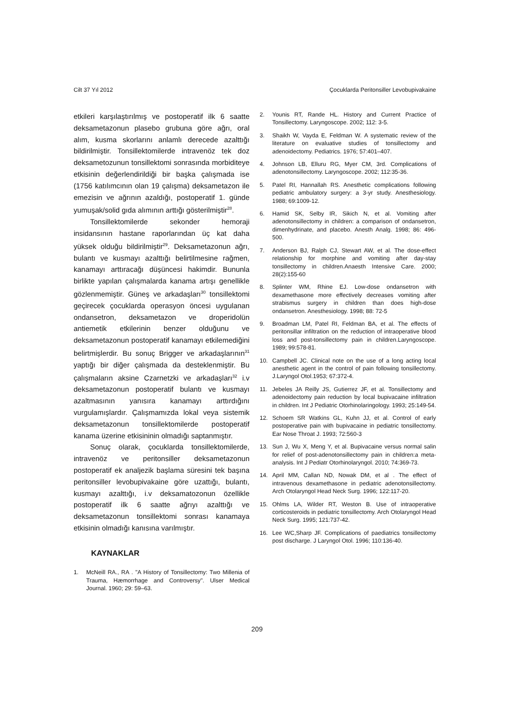Cilt 37 Yıl 2012 Çocuklarda Peritonsiller Levobupivakaine
etkileri karşılaştırılmış ve postoperatif ilk 6 saatte deksametazonun plasebo grubuna göre ağrı, oral alım, kusma skorlarını anlamlı derecede azalttığı bildirilmiştir. Tonsillektomilerde intravenöz tek doz deksametozunun tonsillektomi sonrasında morbiditeye etkisinin değerlendirildiği bir başka çalışmada ise (1756 katılımcının olan 19 çalışma) deksametazon ile emezisin ve ağrının azaldığı, postoperatif 1. günde yumuşak/solid gıda alımının arttığı gösterilmiştir<sup>28</sup>.
Tonsillektomilerde sekonder hemoraji insidansının hastane raporlarından üç kat daha yüksek olduğu bildirilmiştir<sup>29</sup>. Deksametazonun ağrı, bulantı ve kusmayı azalttığı belirtilmesine rağmen, kanamayı arttıracağı düşüncesi hakimdir. Bununla birlikte yapılan çalışmalarda kanama artışı genellikle gözlenmemiştir. Güneş ve arkadaşları<sup>30</sup> tonsillektomi geçirecek çocuklarda operasyon öncesi uygulanan ondansetron, deksametazon ve droperidolün antiemetik etkilerinin benzer olduğunu ve deksametazonun postoperatif kanamayı etkilemediğini belirtmişlerdir. Bu sonuç Brigger ve arkadaşlarının<sup>31</sup> yaptığı bir diğer çalışmada da desteklenmiştir. Bu çalışmaların aksine Czarnetzki ve arkadaşları<sup>32</sup> i.v deksametazonun postoperatif bulantı ve kusmayı azaltmasının yanısıra kanamayı arttırdığını vurgulamışlardır. Çalışmamızda lokal veya sistemik deksametazonun tonsillektomilerde postoperatif kanama üzerine etkisininin olmadığı saptanmıştır.
Sonuç olarak, çocuklarda tonsillektomilerde, intravenöz ve peritonsiller deksametazonun postoperatif ek analjezik başlama süresini tek başına peritonsiller levobupivakaine göre uzattığı, bulantı, kusmayı azalttığı, i.v deksamatozonun özellikle postoperatif ilk 6 saatte ağrıyı azalttığı ve deksametazonun tonsillektomi sonrası kanamaya etkisinin olmadığı kanısına varılmıştır.
KAYNAKLAR
1. McNeill RA., RA . "A History of Tonsillectomy: Two Millenia of Trauma, Hæmorrhage and Controversy". Ulser Medical Journal. 1960; 29: 59–63.
2. Younis RT, Rande HL. History and Current Practice of Tonsillectomy. Laryngoscope. 2002; 112: 3-5.
3. Shaikh W, Vayda E, Feldman W. A systematic review of the literature on evaluative studies of tonsillectomy and adenoidectomy. Pediatrics. 1976; 57:401–407.
4. Johnson LB, Elluru RG, Myer CM, 3rd. Complications of adenotonsillectomy. Laryngoscope. 2002; 112:35-36.
5. Patel RI, Hannallah RS. Anesthetic complications following pediatric ambulatory surgery: a 3-yr study. Anesthesiology. 1988; 69:1009-12.
6. Hamid SK, Selby IR, Sikich N, et al. Vomiting after adenotonsillectomy in children: a comparison of ondansetron, dimenhydrinate, and placebo. Anesth Analg. 1998; 86: 496-500.
7. Anderson BJ, Ralph CJ, Stewart AW, et al. The dose-effect relationship for morphine and vomiting after day-stay tonsillectomy in children.Anaesth Intensive Care. 2000; 28(2):155-60
8. Splinter WM, Rhine EJ. Low-dose ondansetron with dexamethasone more effectively decreases vomiting after strabismus surgery in children than does high-dose ondansetron. Anesthesiology. 1998; 88: 72-5
9. Broadman LM, Patel RI, Feldman BA, et al. The effects of peritonsillar infiltration on the reduction of intraoperative blood loss and post-tonsillectomy pain in children.Laryngoscope. 1989; 99:578-81.
10. Campbell JC. Clinical note on the use of a long acting local anesthetic agent in the control of pain following tonsillectomy. J.Laryngol Otol.1953; 67:372-4.
11. Jebeles JA Reilly JS, Gutierrez JF, et al. Tonsillectomy and adenoidectomy pain reduction by local bupivacaine infiltration in children. Int J Pediatric Otorhinolaringology. 1993; 25:149-54.
12. Schoem SR Watkins GL, Kuhn JJ, et al. Control of early postoperative pain with bupivacaine in pediatric tonsillectomy. Ear Nose Throat J. 1993; 72:560-3
13. Sun J, Wu X, Meng Y, et al. Bupivacaine versus normal salin for relief of post-adenotonsillectomy pain in children:a meta-analysis. Int J Pediatr Otorhinolaryngol. 2010; 74:369-73.
14. April MM, Callan ND, Nowak DM, et al . The effect of intravenous dexamethasone in pediatric adenotonsillectomy. Arch Otolaryngol Head Neck Surg. 1996; 122:117-20.
15. Ohlms LA, Wilder RT, Weston B. Use of intraoperative corticosteroids in pediatric tonsillectomy. Arch Otolaryngol Head Neck Surg. 1995; 121:737-42.
16. Lee WC,Sharp JF. Complications of paediatrics tonsillectomy post discharge. J Laryngol Otol. 1996; 110:136-40.
209